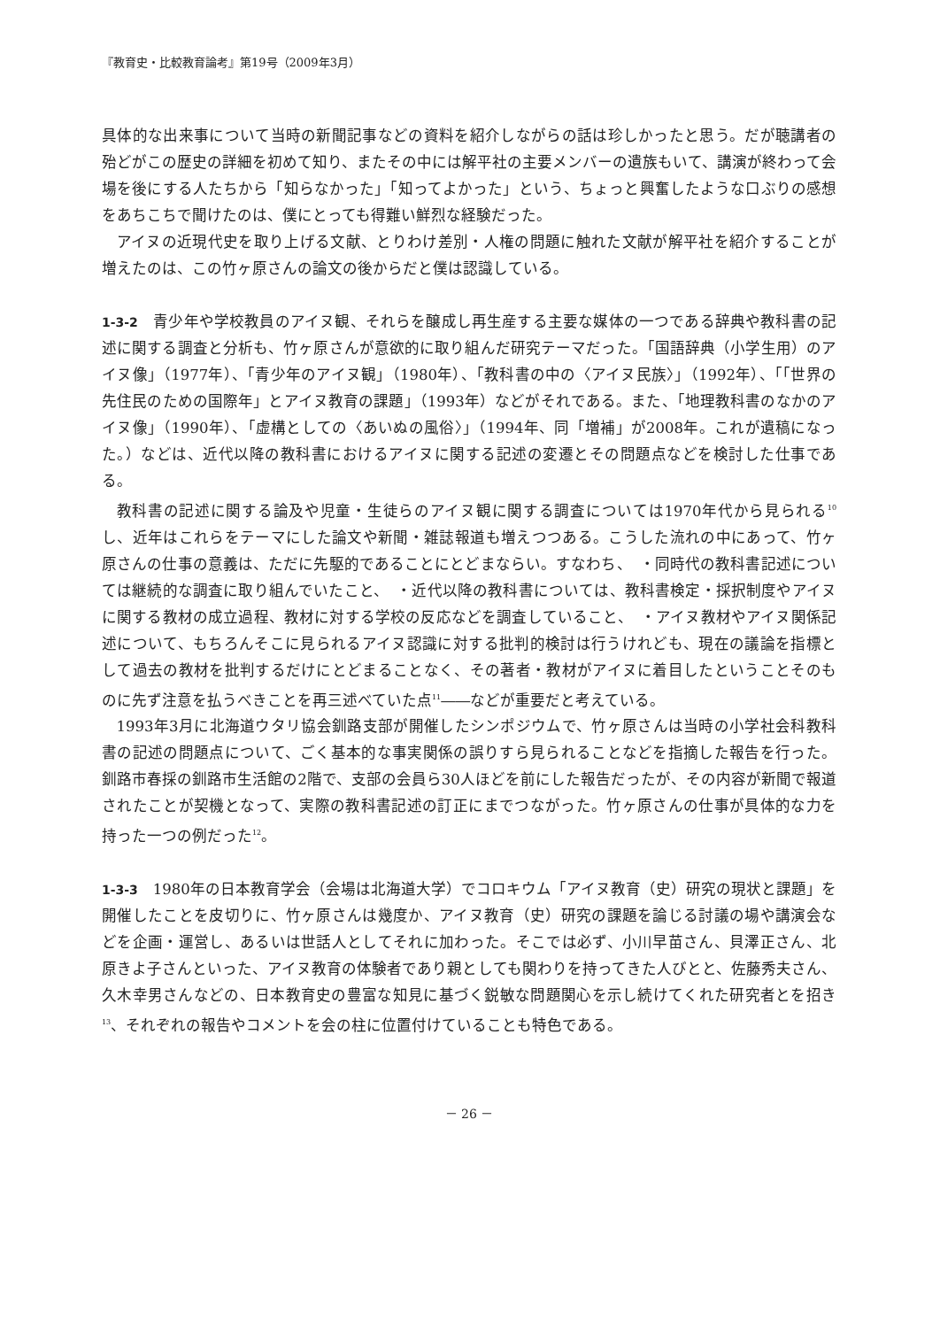『教育史・比較教育論考』第19号（2009年3月）
具体的な出来事について当時の新聞記事などの資料を紹介しながらの話は珍しかったと思う。だが聴講者の殆どがこの歴史の詳細を初めて知り、またその中には解平社の主要メンバーの遺族もいて、講演が終わって会場を後にする人たちから「知らなかった」「知ってよかった」という、ちょっと興奮したような口ぶりの感想をあちこちで聞けたのは、僕にとっても得難い鮮烈な経験だった。
アイヌの近現代史を取り上げる文献、とりわけ差別・人権の問題に触れた文献が解平社を紹介することが増えたのは、この竹ヶ原さんの論文の後からだと僕は認識している。
1-3-2　青少年や学校教員のアイヌ観、それらを醸成し再生産する主要な媒体の一つである辞典や教科書の記述に関する調査と分析も、竹ヶ原さんが意欲的に取り組んだ研究テーマだった。「国語辞典（小学生用）のアイヌ像」（1977年）、「青少年のアイヌ観」（1980年）、「教科書の中の〈アイヌ民族〉」（1992年）、「「世界の先住民のための国際年」とアイヌ教育の課題」（1993年）などがそれである。また、「地理教科書のなかのアイヌ像」（1990年）、「虚構としての〈あいぬの風俗〉」（1994年、同「増補」が2008年。これが遺稿になった。）などは、近代以降の教科書におけるアイヌに関する記述の変遷とその問題点などを検討した仕事である。
教科書の記述に関する論及や児童・生徒らのアイヌ観に関する調査については1970年代から見られる<sup>10</sup>し、近年はこれらをテーマにした論文や新聞・雑誌報道も増えつつある。こうした流れの中にあって、竹ヶ原さんの仕事の意義は、ただに先駆的であることにとどまならい。すなわち、　・同時代の教科書記述については継続的な調査に取り組んでいたこと、　・近代以降の教科書については、教科書検定・採択制度やアイヌに関する教材の成立過程、教材に対する学校の反応などを調査していること、　・アイヌ教材やアイヌ関係記述について、もちろんそこに見られるアイヌ認識に対する批判的検討は行うけれども、現在の議論を指標として過去の教材を批判するだけにとどまることなく、その著者・教材がアイヌに着目したということそのものに先ず注意を払うべきことを再三述べていた点<sup>11</sup>――などが重要だと考えている。
1993年3月に北海道ウタリ協会釧路支部が開催したシンポジウムで、竹ヶ原さんは当時の小学社会科教科書の記述の問題点について、ごく基本的な事実関係の誤りすら見られることなどを指摘した報告を行った。釧路市春採の釧路市生活館の2階で、支部の会員ら30人ほどを前にした報告だったが、その内容が新聞で報道されたことが契機となって、実際の教科書記述の訂正にまでつながった。竹ヶ原さんの仕事が具体的な力を持った一つの例だった<sup>12</sup>。
1-3-3　1980年の日本教育学会（会場は北海道大学）でコロキウム「アイヌ教育（史）研究の現状と課題」を開催したことを皮切りに、竹ヶ原さんは幾度か、アイヌ教育（史）研究の課題を論じる討議の場や講演会などを企画・運営し、あるいは世話人としてそれに加わった。そこでは必ず、小川早苗さん、貝澤正さん、北原きよ子さんといった、アイヌ教育の体験者であり親としても関わりを持ってきた人びとと、佐藤秀夫さん、久木幸男さんなどの、日本教育史の豊富な知見に基づく鋭敏な問題関心を示し続けてくれた研究者とを招き<sup>13</sup>、それぞれの報告やコメントを会の柱に位置付けていることも特色である。
－ 26 －